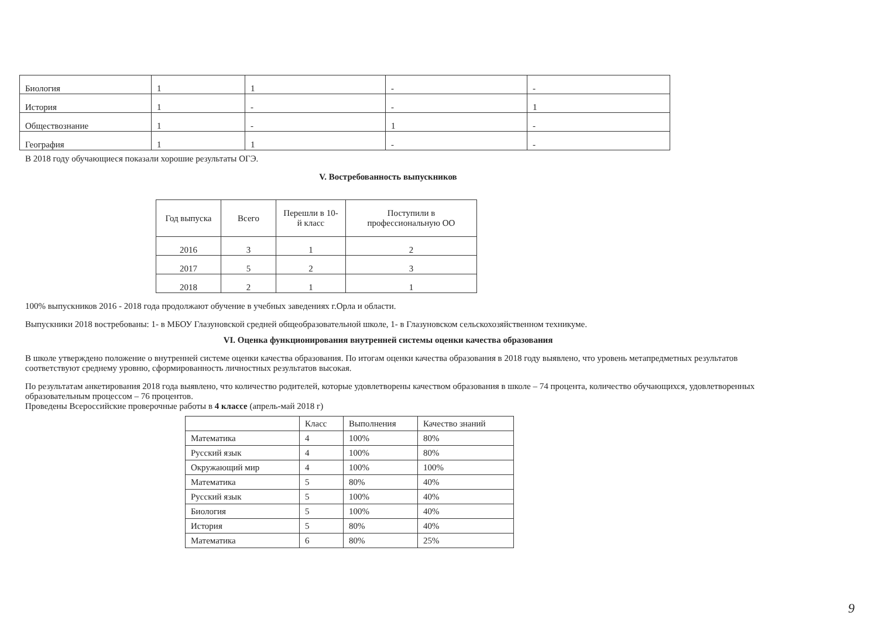| Биология | 1 | 1 | - | - |
| История | 1 | - | - | 1 |
| Обществознание | 1 | - | 1 | - |
| География | 1 | 1 | - | - |
В 2018 году обучающиеся показали хорошие результаты ОГЭ.
V. Востребованность выпускников
| Год выпуска | Всего | Перешли в 10-й класс | Поступили в профессиональную ОО |
| --- | --- | --- | --- |
| 2016 | 3 | 1 | 2 |
| 2017 | 5 | 2 | 3 |
| 2018 | 2 | 1 | 1 |
100% выпускников 2016 - 2018 года продолжают обучение в учебных заведениях г.Орла и области.
Выпускники 2018 востребованы: 1- в МБОУ Глазуновской средней общеобразовательной школе, 1- в Глазуновском сельскохозяйственном техникуме.
VI. Оценка функционирования внутренней системы оценки качества образования
В школе утверждено положение о внутренней системе оценки качества образования. По итогам оценки качества образования в 2018 году выявлено, что уровень метапредметных результатов соответствуют среднему уровню, сформированность личностных результатов высокая.
По результатам анкетирования 2018 года выявлено, что количество родителей, которые удовлетворены качеством образования в школе – 74 процента, количество обучающихся, удовлетворенных образовательным процессом – 76 процентов.
Проведены Всероссийские проверочные работы в 4 классе (апрель-май 2018 г)
| | Класс | Выполнения | Качество знаний |
| --- | --- | --- | --- |
| Математика | 4 | 100% | 80% |
| Русский язык | 4 | 100% | 80% |
| Окружающий мир | 4 | 100% | 100% |
| Математика | 5 | 80% | 40% |
| Русский язык | 5 | 100% | 40% |
| Биология | 5 | 100% | 40% |
| История | 5 | 80% | 40% |
| Математика | 6 | 80% | 25% |
9